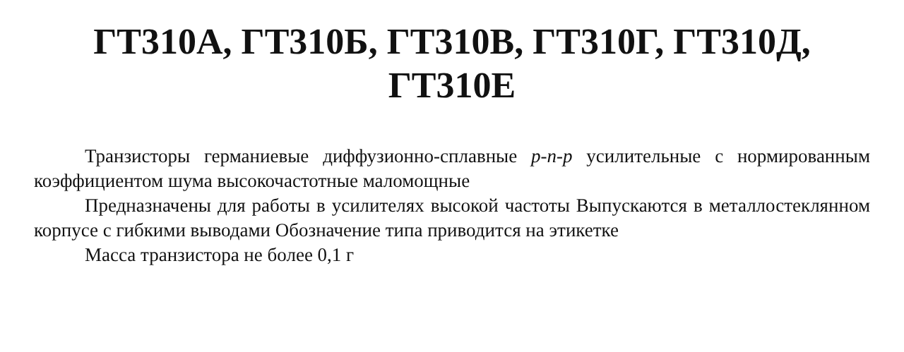ГТ310А, ГТ310Б, ГТ310В, ГТ310Г, ГТ310Д,
ГТ310Е
Транзисторы германиевые диффузионно-сплавные p-n-p усилительные с нормированным коэффициентом шума высокочастотные маломощные
Предназначены для работы в усилителях высокой частоты Выпускаются в металлостеклянном корпусе с гибкими выводами Обозначение типа приводится на этикетке
Масса транзистора не более 0,1 г